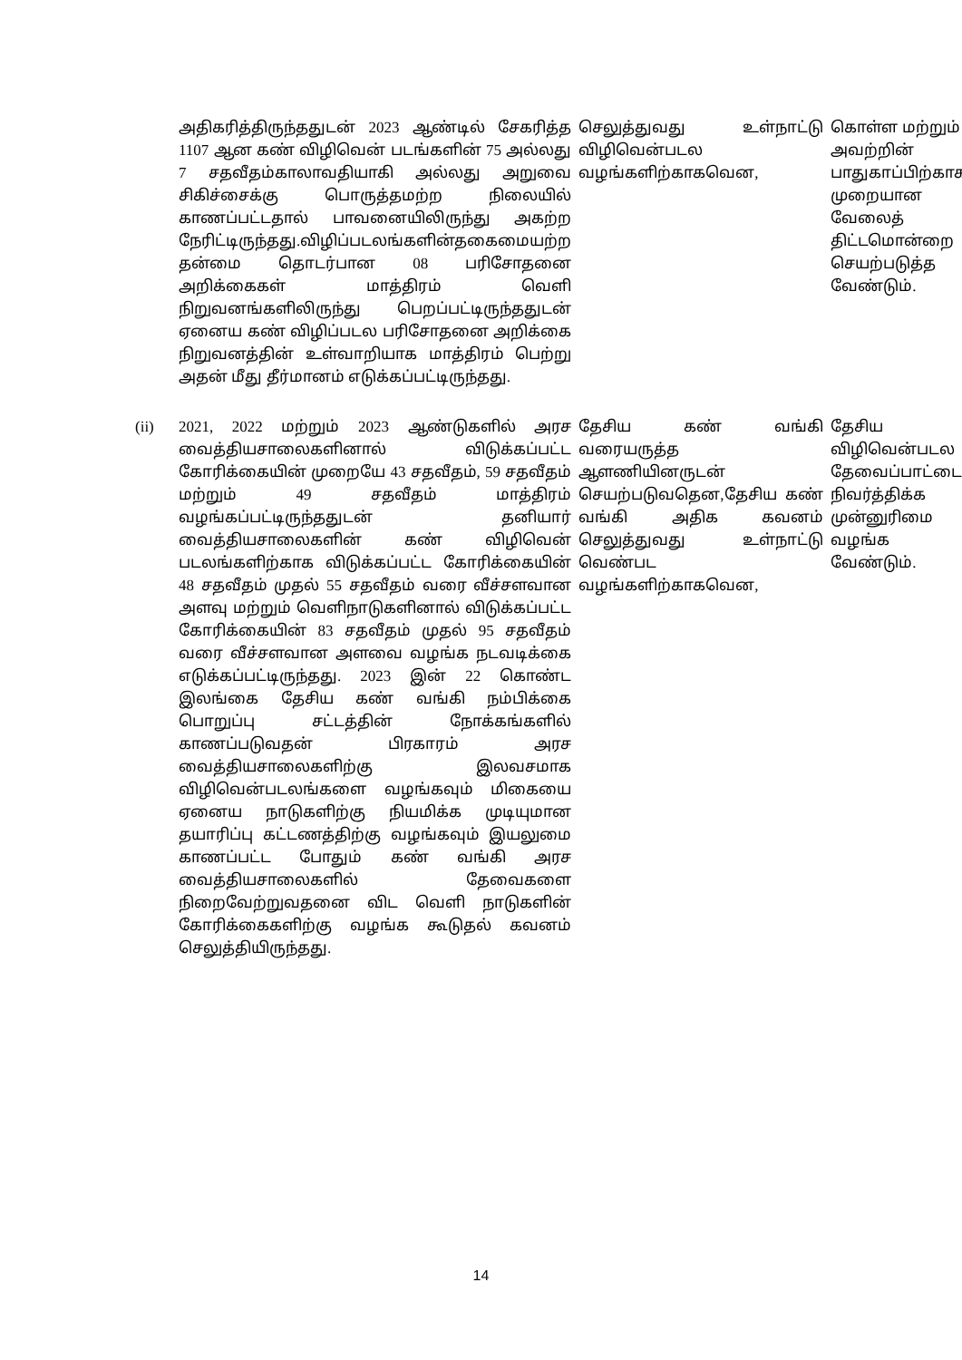| | அதிகரித்திருந்ததுடன் 2023 ஆண்டில் சேகரித்த 1107 ஆன கண் விழிவென் படங்களின் 75 அல்லது 7 சதவீதம்காலாவதியாகி அல்லது அறுவை சிகிச்சைக்கு பொருத்தமற்ற நிலையில் காணப்பட்டதால் பாவனையிலிருந்து அகற்ற நேரிட்டிருந்தது.விழிப்படலங்களின்தகைமையற்ற தன்மை தொடர்பான 08 பரிசோதனை அறிக்கைகள் மாத்திரம் வெளி நிறுவனங்களிலிருந்து பெறப்பட்டிருந்ததுடன் ஏனைய கண் விழிப்படல பரிசோதனை அறிக்கை நிறுவனத்தின் உள்வாறியாக மாத்திரம் பெற்று அதன் மீது தீர்மானம் எடுக்கப்பட்டிருந்தது. | செலுத்துவது உள்நாட்டு விழிவென்படல வழங்களிற்காகவென, | கொள்ள மற்றும் அவற்றின் பாதுகாப்பிற்காக முறையான வேலைத் திட்டமொன்றை செயற்படுத்த வேண்டும். |
| (ii) | 2021, 2022 மற்றும் 2023 ஆண்டுகளில் அரச வைத்தியசாலைகளினால் விடுக்கப்பட்ட கோரிக்கையின் முறையே 43 சதவீதம், 59 சதவீதம் மற்றும் 49 சதவீதம் மாத்திரம் வழங்கப்பட்டிருந்ததுடன் தனியார் வைத்தியசாலைகளின் கண் விழிவென் படலங்களிற்காக விடுக்கப்பட்ட கோரிக்கையின் 48 சதவீதம் முதல் 55 சதவீதம் வரை வீச்சளவான அளவு மற்றும் வெளிநாடுகளினால் விடுக்கப்பட்ட கோரிக்கையின் 83 சதவீதம் முதல் 95 சதவீதம் வரை வீச்சளவான அளவை வழங்க நடவடிக்கை எடுக்கப்பட்டிருந்தது. 2023 இன் 22 கொண்ட இலங்கை தேசிய கண் வங்கி நம்பிக்கை பொறுப்பு சட்டத்தின் நோக்கங்களில் காணப்படுவதன் பிரகாரம் அரச வைத்தியசாலைகளிற்கு இலவசமாக விழிவென்படலங்களை வழங்கவும் மிகையை ஏனைய நாடுகளிற்கு நியமிக்க முடியுமான தயாரிப்பு கட்டணத்திற்கு வழங்கவும் இயலுமை காணப்பட்ட போதும் கண் வங்கி அரச வைத்தியசாலைகளில் தேவைகளை நிறைவேற்றுவதனை விட வெளி நாடுகளின் கோரிக்கைகளிற்கு வழங்க கூடுதல் கவனம் செலுத்தியிருந்தது. | தேசிய கண் வங்கி வரையருத்த ஆளணியினருடன் செயற்படுவதென,தேசிய கண் வங்கி அதிக கவனம் செலுத்துவது உள்நாட்டு வெண்பட வழங்களிற்காகவென, | தேசிய விழிவென்படல தேவைப்பாட்டை நிவர்த்திக்க முன்னுரிமை வழங்க வேண்டும். |
14